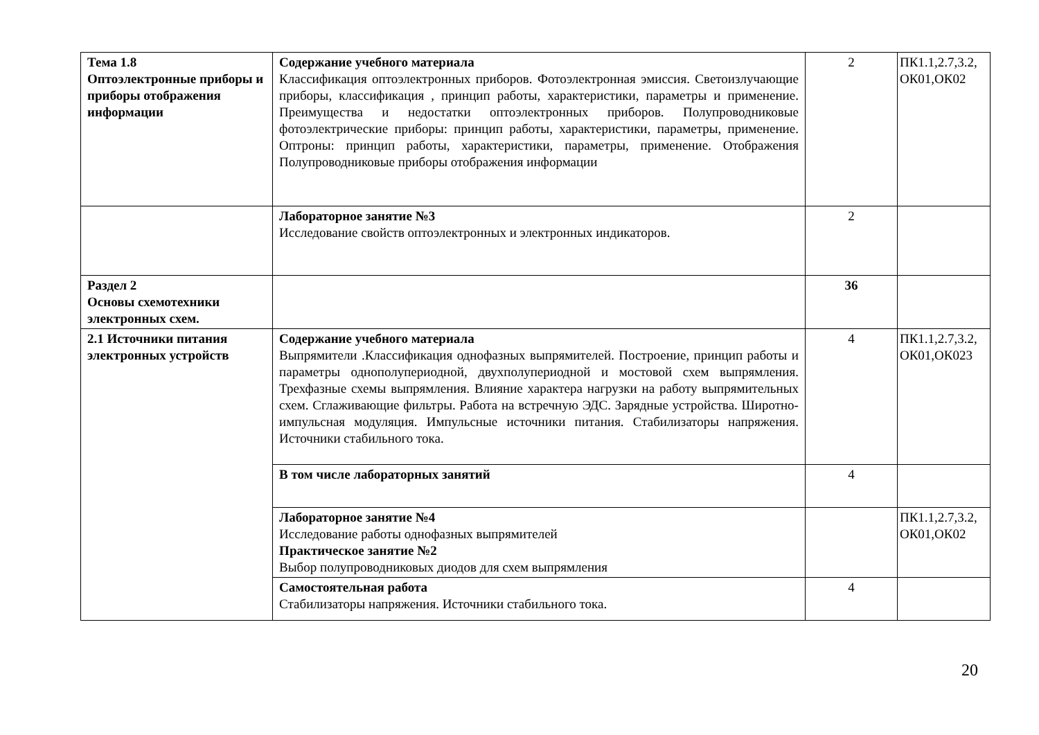| Тема 1.8 Оптоэлектронные приборы и приборы отображения информации | Содержание учебного материала Классификация оптоэлектронных приборов. Фотоэлектронная эмиссия. Светоизлучающие приборы, классификация , принцип работы, характеристики, параметры и применение. Преимущества и недостатки оптоэлектронных приборов. Полупроводниковые фотоэлектрические приборы: принцип работы, характеристики, параметры, применение. Оптроны: принцип работы, характеристики, параметры, применение. Отображения Полупроводниковые приборы отображения информации | 2 | ПК1.1,2.7,3.2, ОК01,ОК02 |
| | Лабораторное занятие №3 Исследование свойств оптоэлектронных и электронных индикаторов. | 2 | |
| Раздел 2 Основы схемотехники электронных схем. | | 36 | |
| 2.1 Источники питания электронных устройств | Содержание учебного материала Выпрямители .Классификация однофазных выпрямителей. Построение, принцип работы и параметры однополупериодной, двухполупериодной и мостовой схем выпрямления. Трехфазные схемы выпрямления. Влияние характера нагрузки на работу выпрямительных схем. Сглаживающие фильтры. Работа на встречную ЭДС. Зарядные устройства. Широтно-импульсная модуляция. Импульсные источники питания. Стабилизаторы напряжения. Источники стабильного тока. | 4 | ПК1.1,2.7,3.2, ОК01,ОК023 |
| | В том числе лабораторных занятий | 4 | |
| | Лабораторное занятие №4 Исследование работы однофазных выпрямителей Практическое занятие №2 Выбор полупроводниковых диодов для схем выпрямления | | ПК1.1,2.7,3.2, ОК01,ОК02 |
| | Самостоятельная работа Стабилизаторы напряжения. Источники стабильного тока. | 4 | |
20